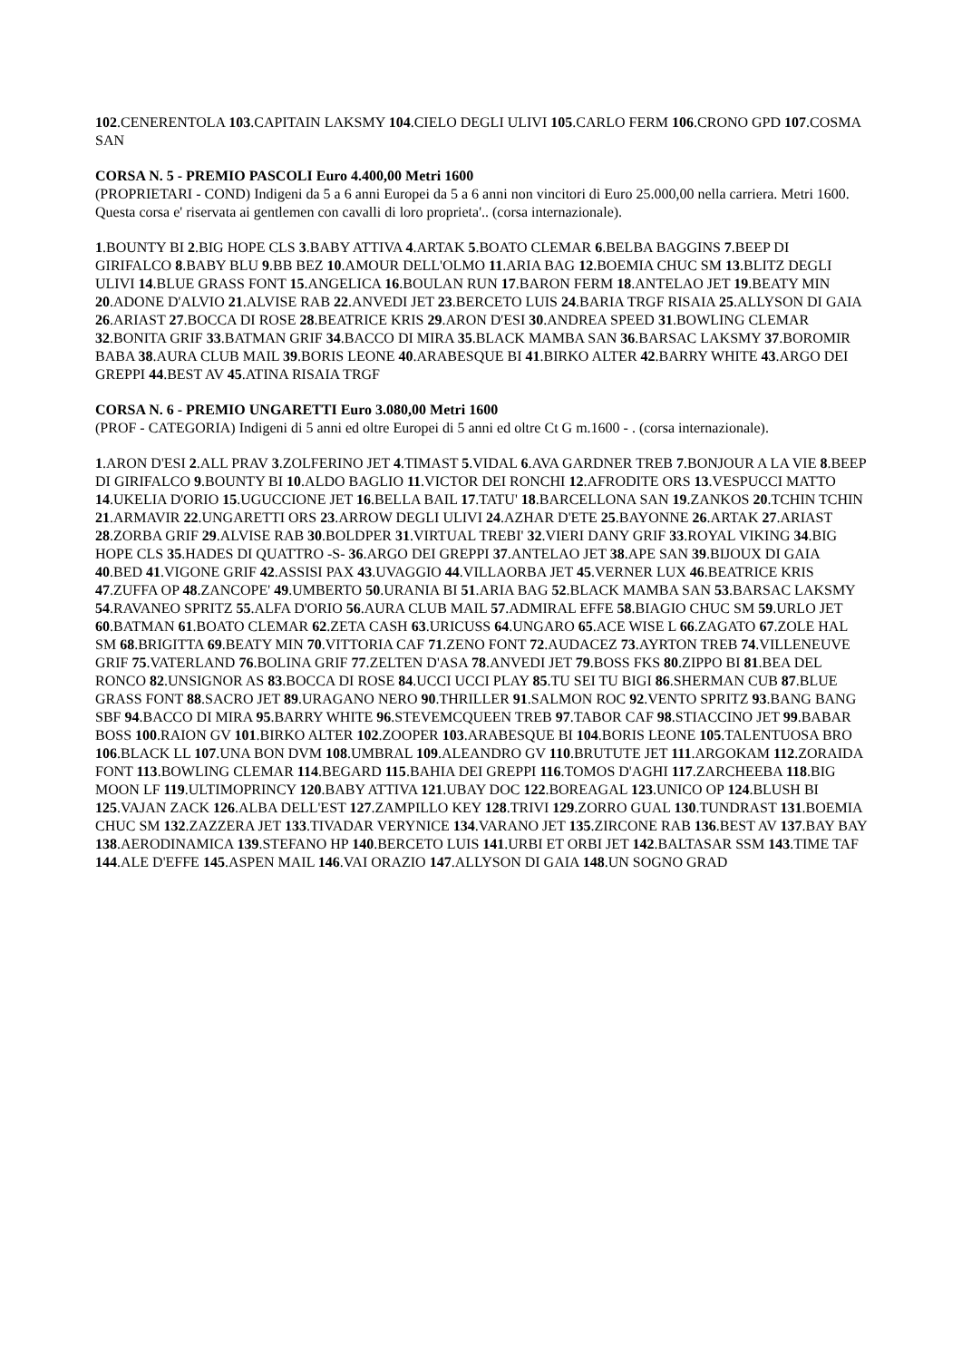102.CENERENTOLA 103.CAPITAIN LAKSMY 104.CIELO DEGLI ULIVI 105.CARLO FERM 106.CRONO GPD 107.COSMA SAN
CORSA N. 5 - PREMIO PASCOLI Euro 4.400,00 Metri 1600
(PROPRIETARI - COND) Indigeni da 5 a 6 anni Europei da 5 a 6 anni non vincitori di Euro 25.000,00 nella carriera. Metri 1600. Questa corsa e' riservata ai gentlemen con cavalli di loro proprieta'.. (corsa internazionale).
1.BOUNTY BI 2.BIG HOPE CLS 3.BABY ATTIVA 4.ARTAK 5.BOATO CLEMAR 6.BELBA BAGGINS 7.BEEP DI GIRIFALCO 8.BABY BLU 9.BB BEZ 10.AMOUR DELL'OLMO 11.ARIA BAG 12.BOEMIA CHUC SM 13.BLITZ DEGLI ULIVI 14.BLUE GRASS FONT 15.ANGELICA 16.BOULAN RUN 17.BARON FERM 18.ANTELAO JET 19.BEATY MIN 20.ADONE D'ALVIO 21.ALVISE RAB 22.ANVEDI JET 23.BERCETO LUIS 24.BARIA TRGF RISAIA 25.ALLYSON DI GAIA 26.ARIAST 27.BOCCA DI ROSE 28.BEATRICE KRIS 29.ARON D'ESI 30.ANDREA SPEED 31.BOWLING CLEMAR 32.BONITA GRIF 33.BATMAN GRIF 34.BACCO DI MIRA 35.BLACK MAMBA SAN 36.BARSAC LAKSMY 37.BOROMIR BABA 38.AURA CLUB MAIL 39.BORIS LEONE 40.ARABESQUE BI 41.BIRKO ALTER 42.BARRY WHITE 43.ARGO DEI GREPPI 44.BEST AV 45.ATINA RISAIA TRGF
CORSA N. 6 - PREMIO UNGARETTI Euro 3.080,00 Metri 1600
(PROF - CATEGORIA) Indigeni di 5 anni ed oltre Europei di 5 anni ed oltre Ct G m.1600 - . (corsa internazionale).
1.ARON D'ESI 2.ALL PRAV 3.ZOLFERINO JET 4.TIMAST 5.VIDAL 6.AVA GARDNER TREB 7.BONJOUR A LA VIE 8.BEEP DI GIRIFALCO 9.BOUNTY BI 10.ALDO BAGLIO 11.VICTOR DEI RONCHI 12.AFRODITE ORS 13.VESPUCCI MATTO 14.UKELIA D'ORIO 15.UGUCCIONE JET 16.BELLA BAIL 17.TATU' 18.BARCELLONA SAN 19.ZANKOS 20.TCHIN TCHIN 21.ARMAVIR 22.UNGARETTI ORS 23.ARROW DEGLI ULIVI 24.AZHAR D'ETE 25.BAYONNE 26.ARTAK 27.ARIAST 28.ZORBA GRIF 29.ALVISE RAB 30.BOLDPER 31.VIRTUAL TREBI' 32.VIERI DANY GRIF 33.ROYAL VIKING 34.BIG HOPE CLS 35.HADES DI QUATTRO -S- 36.ARGO DEI GREPPI 37.ANTELAO JET 38.APE SAN 39.BIJOUX DI GAIA 40.BED 41.VIGONE GRIF 42.ASSISI PAX 43.UVAGGIO 44.VILLAORBA JET 45.VERNER LUX 46.BEATRICE KRIS 47.ZUFFA OP 48.ZANCOPE' 49.UMBERTO 50.URANIA BI 51.ARIA BAG 52.BLACK MAMBA SAN 53.BARSAC LAKSMY 54.RAVANEO SPRITZ 55.ALFA D'ORIO 56.AURA CLUB MAIL 57.ADMIRAL EFFE 58.BIAGIO CHUC SM 59.URLO JET 60.BATMAN 61.BOATO CLEMAR 62.ZETA CASH 63.URICUSS 64.UNGARO 65.ACE WISE L 66.ZAGATO 67.ZOLE HAL SM 68.BRIGITTA 69.BEATY MIN 70.VITTORIA CAF 71.ZENO FONT 72.AUDACEZ 73.AYRTON TREB 74.VILLENEUVE GRIF 75.VATERLAND 76.BOLINA GRIF 77.ZELTEN D'ASA 78.ANVEDI JET 79.BOSS FKS 80.ZIPPO BI 81.BEA DEL RONCO 82.UNSIGNOR AS 83.BOCCA DI ROSE 84.UCCI UCCI PLAY 85.TU SEI TU BIGI 86.SHERMAN CUB 87.BLUE GRASS FONT 88.SACRO JET 89.URAGANO NERO 90.THRILLER 91.SALMON ROC 92.VENTO SPRITZ 93.BANG BANG SBF 94.BACCO DI MIRA 95.BARRY WHITE 96.STEVEMCQUEEN TREB 97.TABOR CAF 98.STIACCINO JET 99.BABAR BOSS 100.RAION GV 101.BIRKO ALTER 102.ZOOPER 103.ARABESQUE BI 104.BORIS LEONE 105.TALENTUOSA BRO 106.BLACK LL 107.UNA BON DVM 108.UMBRAL 109.ALEANDRO GV 110.BRUTUTE JET 111.ARGOKAM 112.ZORAIDA FONT 113.BOWLING CLEMAR 114.BEGARD 115.BAHIA DEI GREPPI 116.TOMOS D'AGHI 117.ZARCHEEBA 118.BIG MOON LF 119.ULTIMOPRINCY 120.BABY ATTIVA 121.UBAY DOC 122.BOREAGAL 123.UNICO OP 124.BLUSH BI 125.VAJAN ZACK 126.ALBA DELL'EST 127.ZAMPILLO KEY 128.TRIVI 129.ZORRO GUAL 130.TUNDRAST 131.BOEMIA CHUC SM 132.ZAZZERA JET 133.TIVADAR VERYNICE 134.VARANO JET 135.ZIRCONE RAB 136.BEST AV 137.BAY BAY 138.AERODINAMICA 139.STEFANO HP 140.BERCETO LUIS 141.URBI ET ORBI JET 142.BALTASAR SSM 143.TIME TAF 144.ALE D'EFFE 145.ASPEN MAIL 146.VAI ORAZIO 147.ALLYSON DI GAIA 148.UN SOGNO GRAD